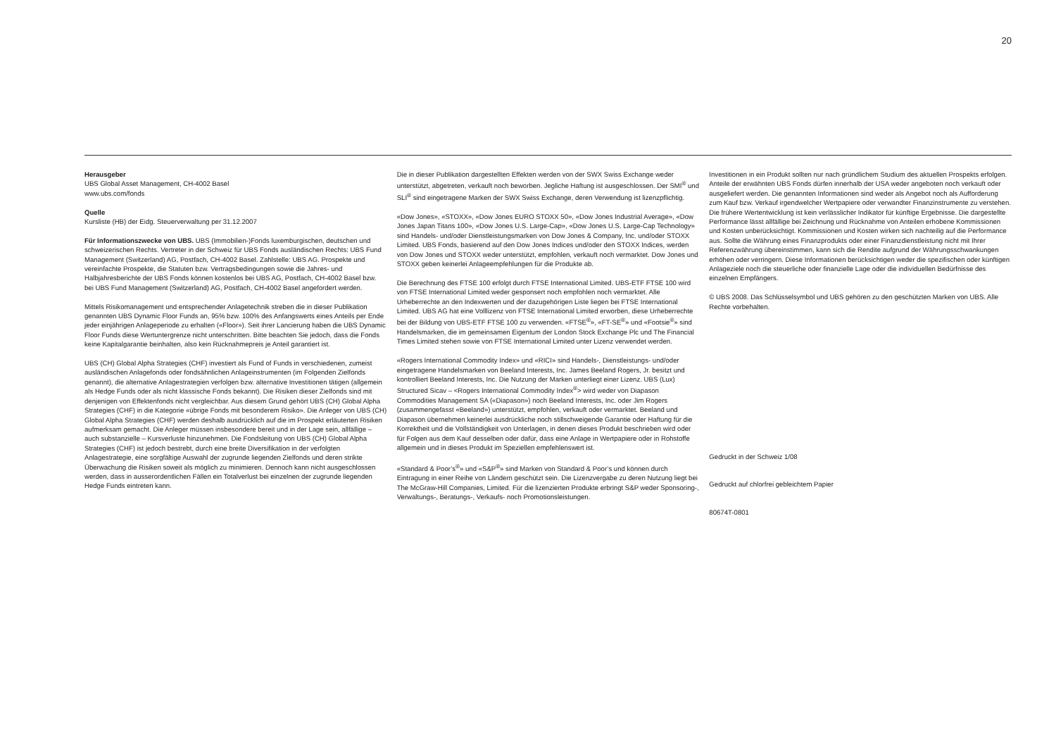20
Herausgeber
UBS Global Asset Management, CH-4002 Basel
www.ubs.com/fonds
Quelle
Kursliste (HB) der Eidg. Steuerverwaltung per 31.12.2007
Für Informationszwecke von UBS. UBS (Immobilien-)Fonds luxemburgischen, deutschen und schweizerischen Rechts. Vertreter in der Schweiz für UBS Fonds ausländischen Rechts: UBS Fund Management (Switzerland) AG, Postfach, CH-4002 Basel. Zahlstelle: UBS AG. Prospekte und vereinfachte Prospekte, die Statuten bzw. Vertragsbedingungen sowie die Jahres- und Halbjahresberichte der UBS Fonds können kostenlos bei UBS AG, Postfach, CH-4002 Basel bzw. bei UBS Fund Management (Switzerland) AG, Postfach, CH-4002 Basel angefordert werden.
Mittels Risikomanagement und entsprechender Anlagetechnik streben die in dieser Publikation genannten UBS Dynamic Floor Funds an, 95% bzw. 100% des Anfangswerts eines Anteils per Ende jeder einjährigen Anlageperiode zu erhalten («Floor»). Seit ihrer Lancierung haben die UBS Dynamic Floor Funds diese Wertuntergrenze nicht unterschritten. Bitte beachten Sie jedoch, dass die Fonds keine Kapitalgarantie beinhalten, also kein Rücknahmepreis je Anteil garantiert ist.
UBS (CH) Global Alpha Strategies (CHF) investiert als Fund of Funds in verschiedenen, zumeist ausländischen Anlagefonds oder fondsähnlichen Anlageinstrumenten (im Folgenden Zielfonds genannt), die alternative Anlagestrategien verfolgen bzw. alternative Investitionen tätigen (allgemein als Hedge Funds oder als nicht klassische Fonds bekannt). Die Risiken dieser Zielfonds sind mit denjenigen von Effektenfonds nicht vergleichbar. Aus diesem Grund gehört UBS (CH) Global Alpha Strategies (CHF) in die Kategorie «übrige Fonds mit besonderem Risiko». Die Anleger von UBS (CH) Global Alpha Strategies (CHF) werden deshalb ausdrücklich auf die im Prospekt erläuterten Risiken aufmerksam gemacht. Die Anleger müssen insbesondere bereit und in der Lage sein, allfällige – auch substanzielle – Kursverluste hinzunehmen. Die Fondsleitung von UBS (CH) Global Alpha Strategies (CHF) ist jedoch bestrebt, durch eine breite Diversifikation in der verfolgten Anlagestrategie, eine sorgfältige Auswahl der zugrunde liegenden Zielfonds und deren strikte Überwachung die Risiken soweit als möglich zu minimieren. Dennoch kann nicht ausgeschlossen werden, dass in ausserordentlichen Fällen ein Totalverlust bei einzelnen der zugrunde liegenden Hedge Funds eintreten kann.
Die in dieser Publikation dargestellten Effekten werden von der SWX Swiss Exchange weder unterstützt, abgetreten, verkauft noch beworben. Jegliche Haftung ist ausgeschlossen. Der SMI<sup>®</sup> und SLI<sup>®</sup> sind eingetragene Marken der SWX Swiss Exchange, deren Verwendung ist lizenzpflichtig.
«Dow Jones», «STOXX», «Dow Jones EURO STOXX 50», «Dow Jones Industrial Average», «Dow Jones Japan Titans 100», «Dow Jones U.S. Large-Cap», «Dow Jones U.S. Large-Cap Technology» sind Handels- und/oder Dienstleistungsmarken von Dow Jones & Company, Inc. und/oder STOXX Limited. UBS Fonds, basierend auf den Dow Jones Indices und/oder den STOXX Indices, werden von Dow Jones und STOXX weder unterstützt, empfohlen, verkauft noch vermarktet. Dow Jones und STOXX geben keinerlei Anlageempfehlungen für die Produkte ab.
Die Berechnung des FTSE 100 erfolgt durch FTSE International Limited. UBS-ETF FTSE 100 wird von FTSE International Limited weder gesponsert noch empfohlen noch vermarktet. Alle Urheberrechte an den Indexwerten und der dazugehörigen Liste liegen bei FTSE International Limited. UBS AG hat eine Volllizenz von FTSE International Limited erworben, diese Urheberrechte bei der Bildung von UBS-ETF FTSE 100 zu verwenden. «FTSE<sup>®</sup>», «FT-SE<sup>®</sup>» und «Footsie<sup>®</sup>» sind Handelsmarken, die im gemeinsamen Eigentum der London Stock Exchange Plc und The Financial Times Limited stehen sowie von FTSE International Limited unter Lizenz verwendet werden.
«Rogers International Commodity Index» und «RICI» sind Handels-, Dienstleistungs- und/oder eingetragene Handelsmarken von Beeland Interests, Inc. James Beeland Rogers, Jr. besitzt und kontrolliert Beeland Interests, Inc. Die Nutzung der Marken unterliegt einer Lizenz. UBS (Lux) Structured Sicav – <Rogers International Commodity Index<sup>®</sup>> wird weder von Diapason Commodities Management SA («Diapason») noch Beeland Interests, Inc. oder Jim Rogers (zusammengefasst «Beeland») unterstützt, empfohlen, verkauft oder vermarktet. Beeland und Diapason übernehmen keinerlei ausdrückliche noch stillschweigende Garantie oder Haftung für die Korrektheit und die Vollständigkeit von Unterlagen, in denen dieses Produkt beschrieben wird oder für Folgen aus dem Kauf desselben oder dafür, dass eine Anlage in Wertpapiere oder in Rohstoffe allgemein und in dieses Produkt im Speziellen empfehlenswert ist.
«Standard & Poor’s<sup>®</sup>» und «S&P<sup>®</sup>» sind Marken von Standard & Poor’s und können durch Eintragung in einer Reihe von Ländern geschützt sein. Die Lizenzvergabe zu deren Nutzung liegt bei The McGraw-Hill Companies, Limited. Für die lizenzierten Produkte erbringt S&P weder Sponsoring-, Verwaltungs-, Beratungs-, Verkaufs- noch Promotionsleistungen.
Investitionen in ein Produkt sollten nur nach gründlichem Studium des aktuellen Prospekts erfolgen. Anteile der erwähnten UBS Fonds dürfen innerhalb der USA weder angeboten noch verkauft oder ausgeliefert werden. Die genannten Informationen sind weder als Angebot noch als Aufforderung zum Kauf bzw. Verkauf irgendwelcher Wertpapiere oder verwandter Finanzinstrumente zu verstehen. Die frühere Wertentwicklung ist kein verlässlicher Indikator für künftige Ergebnisse. Die dargestellte Performance lässt allfällige bei Zeichnung und Rücknahme von Anteilen erhobene Kommissionen und Kosten unberücksichtigt. Kommissionen und Kosten wirken sich nachteilig auf die Performance aus. Sollte die Währung eines Finanzprodukts oder einer Finanzdienstleistung nicht mit Ihrer Referenzwährung übereinstimmen, kann sich die Rendite aufgrund der Währungsschwankungen erhöhen oder verringern. Diese Informationen berücksichtigen weder die spezifischen oder künftigen Anlageziele noch die steuerliche oder finanzielle Lage oder die individuellen Bedürfnisse des einzelnen Empfängers.
© UBS 2008. Das Schlüsselsymbol und UBS gehören zu den geschützten Marken von UBS. Alle Rechte vorbehalten.
Gedruckt in der Schweiz 1/08
Gedruckt auf chlorfrei gebleichtem Papier
80674T-0801